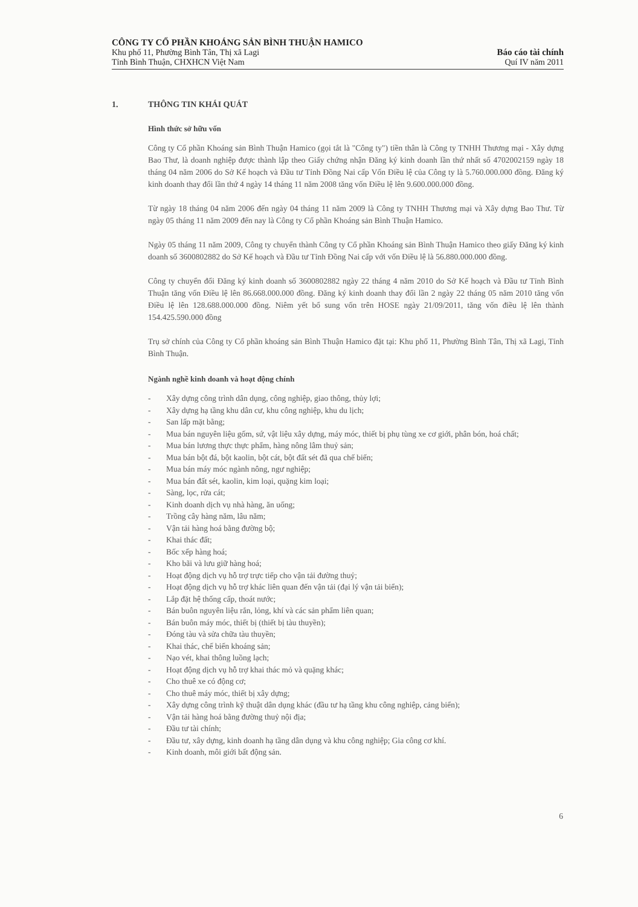CÔNG TY CỔ PHẦN KHOÁNG SẢN BÌNH THUẬN HAMICO
Khu phố 11, Phường Bình Tân, Thị xã Lagi
Tỉnh Bình Thuận, CHXHCN Việt Nam
Báo cáo tài chính
Quí IV năm 2011
1. THÔNG TIN KHÁI QUÁT
Hình thức sở hữu vốn
Công ty Cổ phần Khoáng sản Bình Thuận Hamico (gọi tắt là "Công ty") tiền thân là Công ty TNHH Thương mại - Xây dựng Bao Thư, là doanh nghiệp được thành lập theo Giấy chứng nhận Đăng ký kinh doanh lần thứ nhất số 4702002159 ngày 18 tháng 04 năm 2006 do Sở Kế hoạch và Đầu tư Tỉnh Đồng Nai cấp Vốn Điều lệ của Công ty là 5.760.000.000 đồng. Đăng ký kinh doanh thay đổi lần thứ 4 ngày 14 tháng 11 năm 2008 tăng vốn Điều lệ lên 9.600.000.000 đồng.
Từ ngày 18 tháng 04 năm 2006 đến ngày 04 tháng 11 năm 2009 là Công ty TNHH Thương mại và Xây dựng Bao Thư. Từ ngày 05 tháng 11 năm 2009 đến nay là Công ty Cổ phần Khoáng sản Bình Thuận Hamico.
Ngày 05 tháng 11 năm 2009, Công ty chuyển thành Công ty Cổ phần Khoáng sản Bình Thuận Hamico theo giấy Đăng ký kinh doanh số 3600802882 do Sở Kế hoạch và Đầu tư Tỉnh Đồng Nai cấp với vốn Điều lệ là 56.880.000.000 đồng.
Công ty chuyển đổi Đăng ký kinh doanh số 3600802882 ngày 22 tháng 4 năm 2010 do Sở Kế hoạch và Đầu tư Tỉnh Bình Thuận tăng vốn Điều lệ lên 86.668.000.000 đồng. Đăng ký kinh doanh thay đổi lần 2 ngày 22 tháng 05 năm 2010 tăng vốn Điều lệ lên 128.688.000.000 đồng. Niêm yết bổ sung vốn trên HOSE ngày 21/09/2011, tăng vốn điều lệ lên thành 154.425.590.000 đồng
Trụ sở chính của Công ty Cổ phần khoáng sản Bình Thuận Hamico đặt tại: Khu phố 11, Phường Bình Tân, Thị xã Lagi, Tỉnh Bình Thuận.
Ngành nghề kinh doanh và hoạt động chính
- Xây dựng công trình dân dụng, công nghiệp, giao thông, thủy lợi;
- Xây dựng hạ tầng khu dân cư, khu công nghiệp, khu du lịch;
- San lấp mặt bằng;
- Mua bán nguyên liệu gốm, sứ, vật liệu xây dựng, máy móc, thiết bị phụ tùng xe cơ giới, phân bón, hoá chất;
- Mua bán lương thực thực phẩm, hàng nông lâm thuỷ sản;
- Mua bán bột đá, bột kaolin, bột cát, bột đất sét đã qua chế biến;
- Mua bán máy móc ngành nông, ngư nghiệp;
- Mua bán đất sét, kaolin, kim loại, quặng kim loại;
- Sàng, lọc, rửa cát;
- Kinh doanh dịch vụ nhà hàng, ăn uống;
- Trồng cây hàng năm, lâu năm;
- Vận tải hàng hoá bằng đường bộ;
- Khai thác đất;
- Bốc xếp hàng hoá;
- Kho bãi và lưu giữ hàng hoá;
- Hoạt động dịch vụ hỗ trợ trực tiếp cho vận tải đường thuỷ;
- Hoạt động dịch vụ hỗ trợ khác liên quan đến vận tải (đại lý vận tải biển);
- Lắp đặt hệ thống cấp, thoát nước;
- Bán buôn nguyên liệu rắn, lỏng, khí và các sản phẩm liên quan;
- Bán buôn máy móc, thiết bị (thiết bị tàu thuyền);
- Đóng tàu và sửa chữa tàu thuyền;
- Khai thác, chế biến khoáng sản;
- Nạo vét, khai thông luồng lạch;
- Hoạt động dịch vụ hỗ trợ khai thác mỏ và quặng khác;
- Cho thuê xe có động cơ;
- Cho thuê máy móc, thiết bị xây dựng;
- Xây dựng công trình kỹ thuật dân dụng khác (đầu tư hạ tầng khu công nghiệp, cảng biển);
- Vận tải hàng hoá bằng đường thuỷ nội địa;
- Đầu tư tài chính;
- Đầu tư, xây dựng, kinh doanh hạ tầng dân dụng và khu công nghiệp; Gia công cơ khí.
- Kinh doanh, môi giới bất động sản.
6